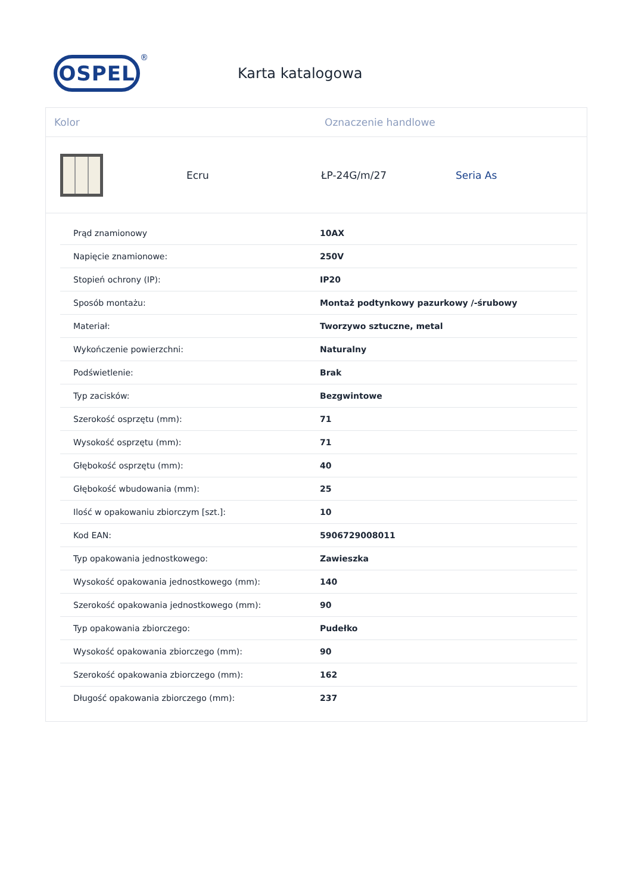OSPEL
®
Karta katalogowa
Kolor Oznaczenie handlowe
Ecru ŁP-24G/m/27 Seria As
| Prąd znamionowy | 10AX |
| Napięcie znamionowe: | 250V |
| Stopień ochrony (IP): | IP20 |
| Sposób montażu: | Montaż podtynkowy pazurkowy /-śrubowy |
| Materiał: | Tworzywo sztuczne, metal |
| Wykończenie powierzchni: | Naturalny |
| Podświetlenie: | Brak |
| Typ zacisków: | Bezgwintowe |
| Szerokość osprzętu (mm): | 71 |
| Wysokość osprzętu (mm): | 71 |
| Głębokość osprzętu (mm): | 40 |
| Głębokość wbudowania (mm): | 25 |
| Ilość w opakowaniu zbiorczym [szt.]: | 10 |
| Kod EAN: | 5906729008011 |
| Typ opakowania jednostkowego: | Zawieszka |
| Wysokość opakowania jednostkowego (mm): | 140 |
| Szerokość opakowania jednostkowego (mm): | 90 |
| Typ opakowania zbiorczego: | Pudełko |
| Wysokość opakowania zbiorczego (mm): | 90 |
| Szerokość opakowania zbiorczego (mm): | 162 |
| Długość opakowania zbiorczego (mm): | 237 |